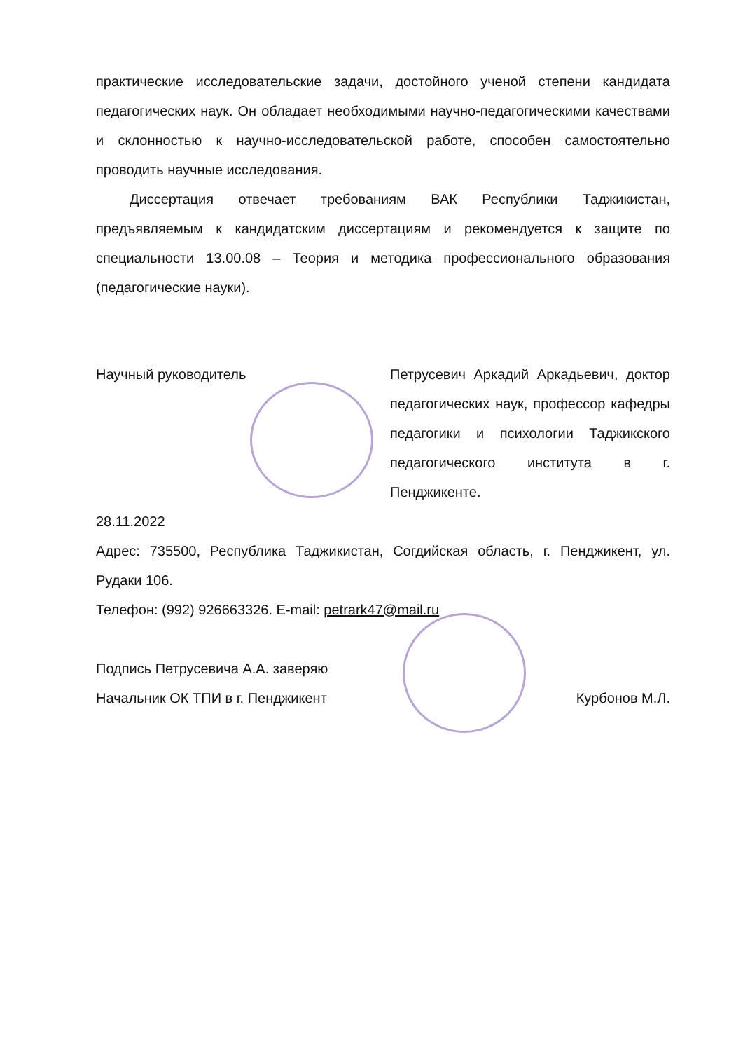практические исследовательские задачи, достойного ученой степени кандидата педагогических наук. Он обладает необходимыми научно-педагогическими качествами и склонностью к научно-исследовательской работе, способен самостоятельно проводить научные исследования.
Диссертация отвечает требованиям ВАК Республики Таджикистан, предъявляемым к кандидатским диссертациям и рекомендуется к защите по специальности 13.00.08 – Теория и методика профессионального образования (педагогические науки).
Научный руководитель Петрусевич Аркадий Аркадьевич, доктор педагогических наук, профессор кафедры педагогики и психологии Таджикского педагогического института в г. Пенджикенте.
28.11.2022
Адрес: 735500, Республика Таджикистан, Согдийская область, г. Пенджикент, ул. Рудаки 106.
Телефон: (992) 926663326. E-mail: petrark47@mail.ru
Подпись Петрусевича А.А. заверяю
Начальник ОК ТПИ в г. Пенджикент Курбонов М.Л.